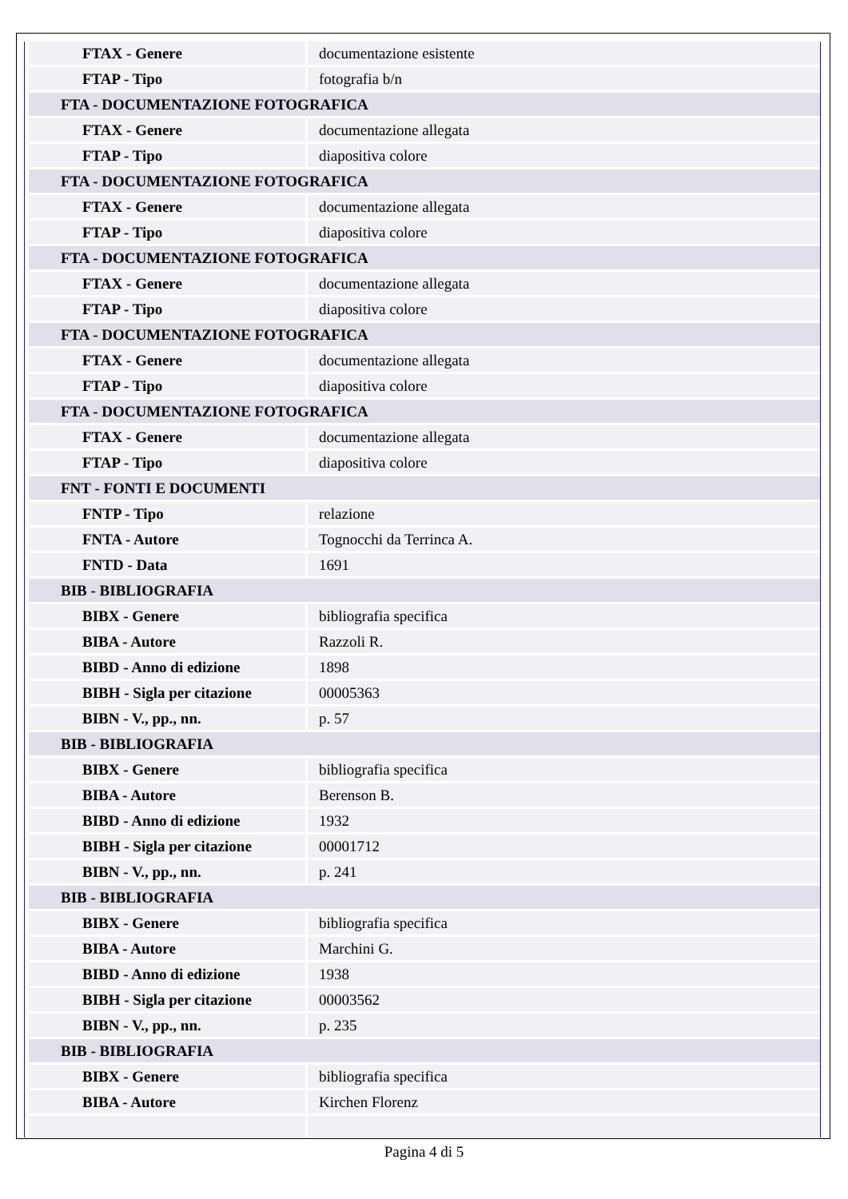| FTAX - Genere | documentazione esistente |
| FTAP - Tipo | fotografia b/n |
| FTA - DOCUMENTAZIONE FOTOGRAFICA | |
| FTAX - Genere | documentazione allegata |
| FTAP - Tipo | diapositiva colore |
| FTA - DOCUMENTAZIONE FOTOGRAFICA | |
| FTAX - Genere | documentazione allegata |
| FTAP - Tipo | diapositiva colore |
| FTA - DOCUMENTAZIONE FOTOGRAFICA | |
| FTAX - Genere | documentazione allegata |
| FTAP - Tipo | diapositiva colore |
| FTA - DOCUMENTAZIONE FOTOGRAFICA | |
| FTAX - Genere | documentazione allegata |
| FTAP - Tipo | diapositiva colore |
| FTA - DOCUMENTAZIONE FOTOGRAFICA | |
| FTAX - Genere | documentazione allegata |
| FTAP - Tipo | diapositiva colore |
| FNT - FONTI E DOCUMENTI | |
| FNTP - Tipo | relazione |
| FNTA - Autore | Tognocchi da Terrinca A. |
| FNTD - Data | 1691 |
| BIB - BIBLIOGRAFIA | |
| BIBX - Genere | bibliografia specifica |
| BIBA - Autore | Razzoli R. |
| BIBD - Anno di edizione | 1898 |
| BIBH - Sigla per citazione | 00005363 |
| BIBN - V., pp., nn. | p. 57 |
| BIB - BIBLIOGRAFIA | |
| BIBX - Genere | bibliografia specifica |
| BIBA - Autore | Berenson B. |
| BIBD - Anno di edizione | 1932 |
| BIBH - Sigla per citazione | 00001712 |
| BIBN - V., pp., nn. | p. 241 |
| BIB - BIBLIOGRAFIA | |
| BIBX - Genere | bibliografia specifica |
| BIBA - Autore | Marchini G. |
| BIBD - Anno di edizione | 1938 |
| BIBH - Sigla per citazione | 00003562 |
| BIBN - V., pp., nn. | p. 235 |
| BIB - BIBLIOGRAFIA | |
| BIBX - Genere | bibliografia specifica |
| BIBA - Autore | Kirchen Florenz |
Pagina 4 di 5